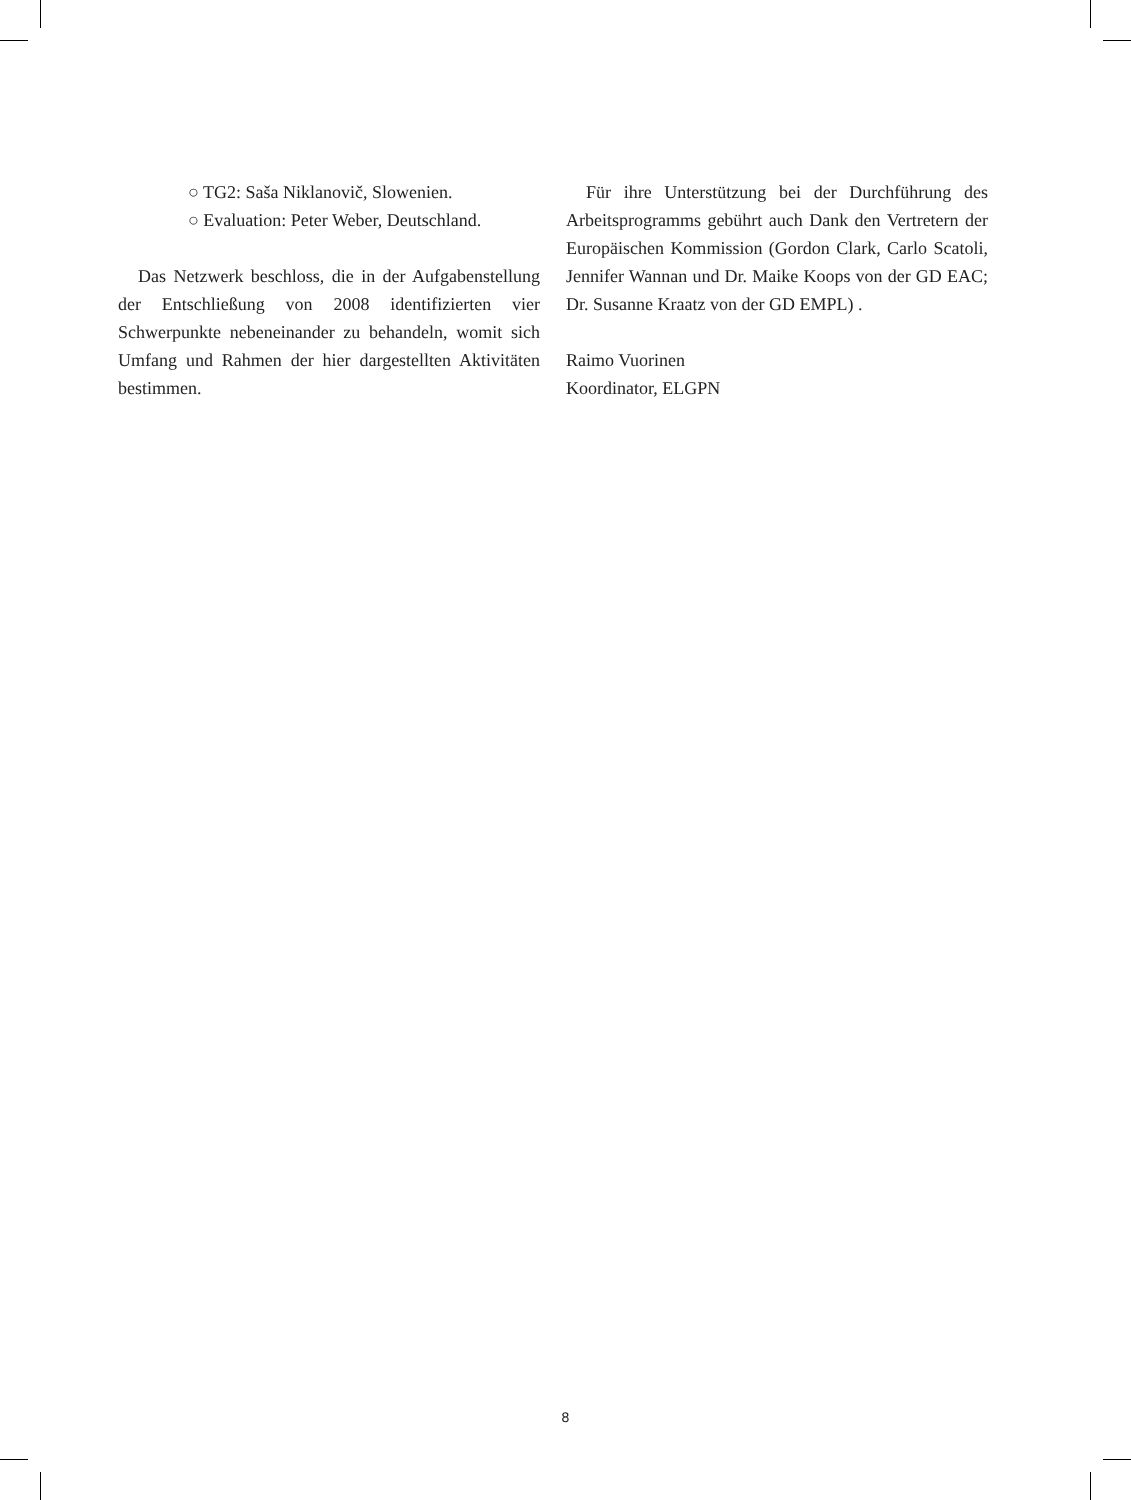○ TG2: Saša Niklanovič, Slowenien.
○ Evaluation: Peter Weber, Deutschland.
Das Netzwerk beschloss, die in der Aufgabenstellung der Entschließung von 2008 identifizierten vier Schwerpunkte nebeneinander zu behandeln, womit sich Umfang und Rahmen der hier dargestellten Aktivitäten bestimmen.
Für ihre Unterstützung bei der Durchführung des Arbeitsprogramms gebührt auch Dank den Vertretern der Europäischen Kommission (Gordon Clark, Carlo Scatoli, Jennifer Wannan und Dr. Maike Koops von der GD EAC; Dr. Susanne Kraatz von der GD EMPL) .
Raimo Vuorinen
Koordinator, ELGPN
8